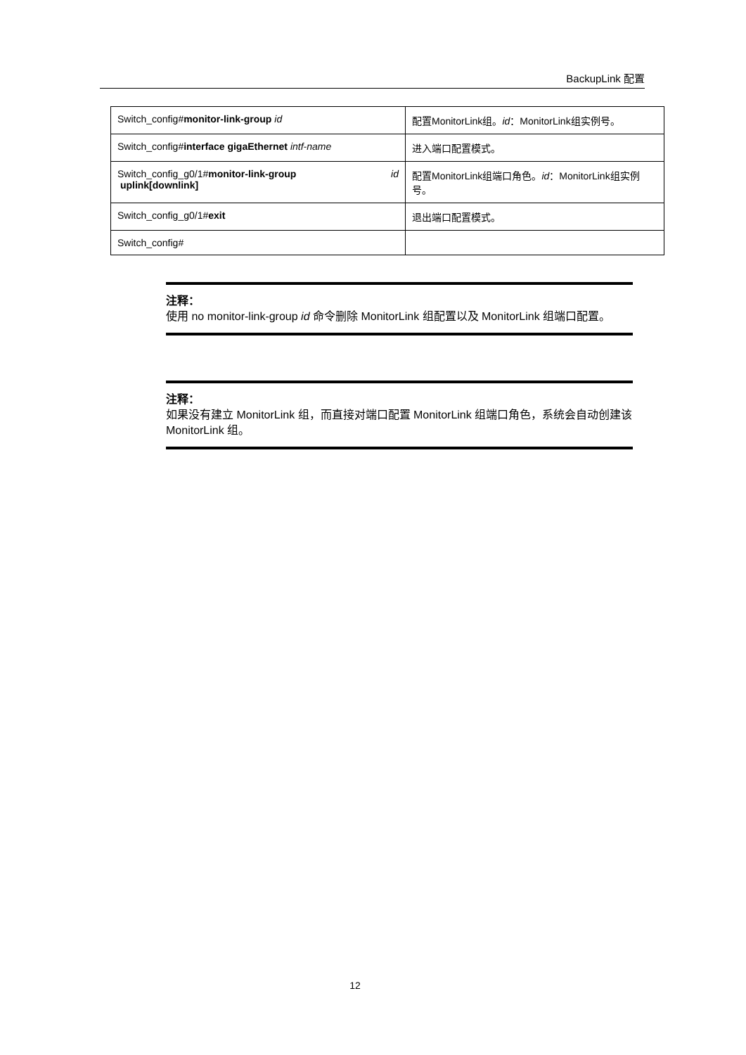BackupLink 配置
| Switch_config# monitor-link-group id | 配置MonitorLink组。 id ：MonitorLink组实例号。 |
| Switch_config# interface gigaEthernet intf-name | 进入端口配置模式。 |
| Switch_config_g0/1# monitor-link-group id uplink[downlink] | 配置MonitorLink组端口角色。 id ：MonitorLink组实例号。 |
| Switch_config_g0/1# exit | 退出端口配置模式。 |
| Switch_config# | |
注释：
使用 no monitor-link-group id 命令删除 MonitorLink 组配置以及 MonitorLink 组端口配置。
注释：
如果没有建立 MonitorLink 组，而直接对端口配置 MonitorLink 组端口角色，系统会自动创建该 MonitorLink 组。
12